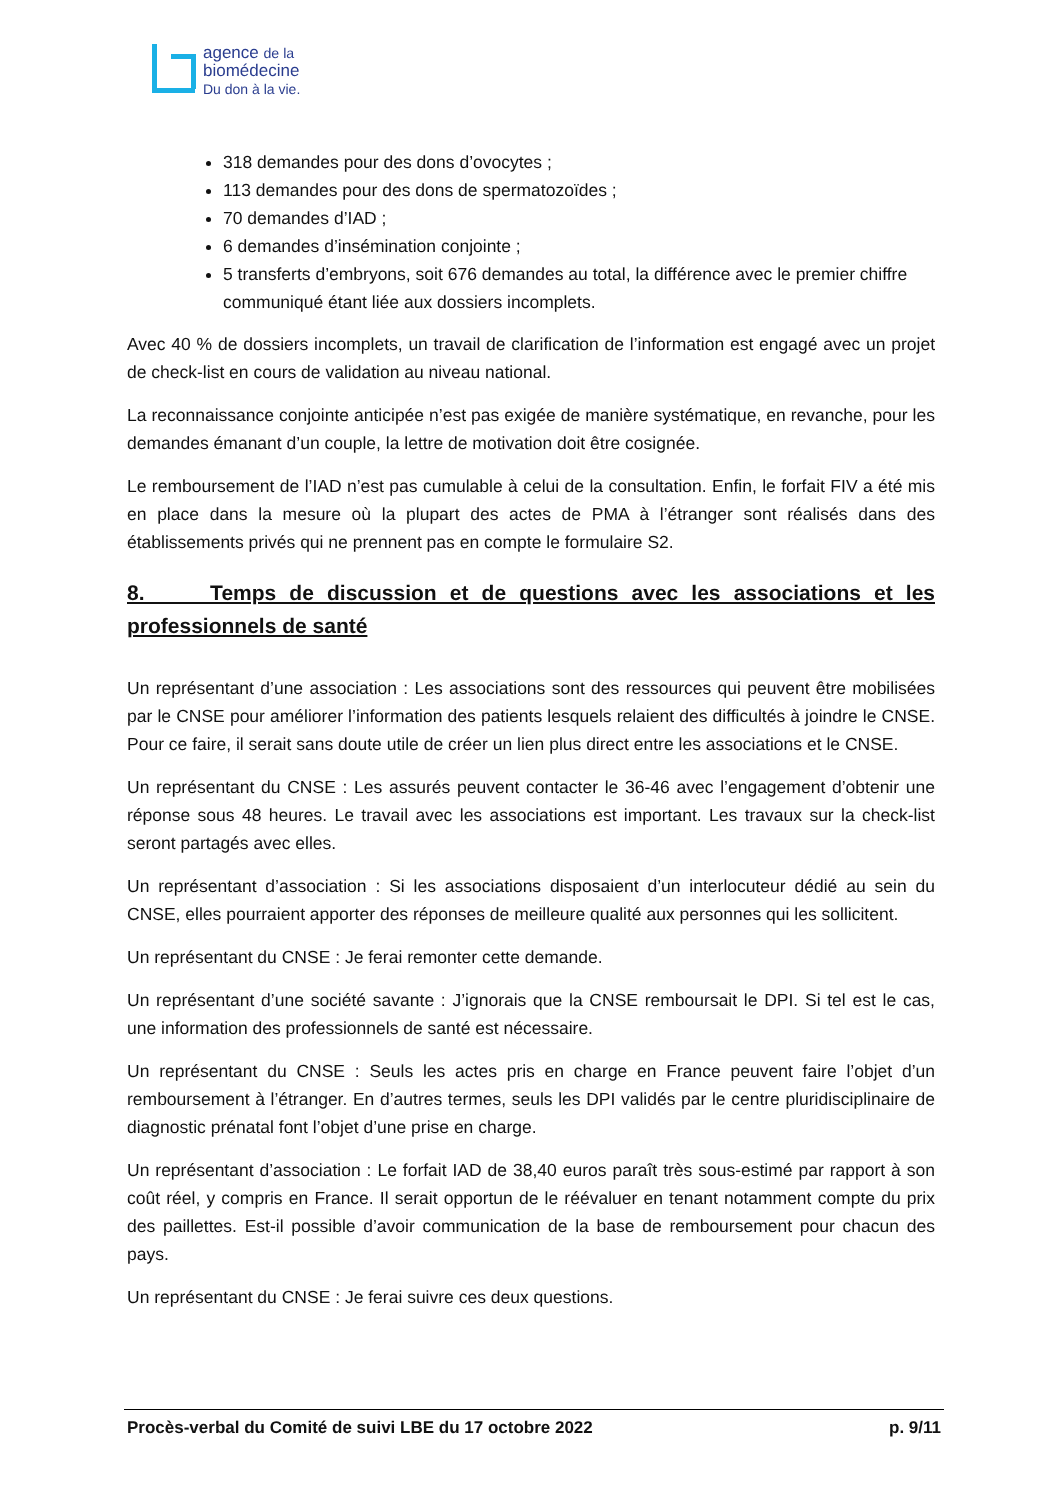agence de la
biomédecine
Du don à la vie.
318 demandes pour des dons d’ovocytes ;
113 demandes pour des dons de spermatozoïdes ;
70 demandes d’IAD ;
6 demandes d’insémination conjointe ;
5 transferts d’embryons, soit 676 demandes au total, la différence avec le premier chiffre communiqué étant liée aux dossiers incomplets.
Avec 40 % de dossiers incomplets, un travail de clarification de l’information est engagé avec un projet de check-list en cours de validation au niveau national.
La reconnaissance conjointe anticipée n’est pas exigée de manière systématique, en revanche, pour les demandes émanant d’un couple, la lettre de motivation doit être cosignée.
Le remboursement de l’IAD n’est pas cumulable à celui de la consultation. Enfin, le forfait FIV a été mis en place dans la mesure où la plupart des actes de PMA à l’étranger sont réalisés dans des établissements privés qui ne prennent pas en compte le formulaire S2.
8. Temps de discussion et de questions avec les associations et les professionnels de santé
Un représentant d’une association : Les associations sont des ressources qui peuvent être mobilisées par le CNSE pour améliorer l’information des patients lesquels relaient des difficultés à joindre le CNSE. Pour ce faire, il serait sans doute utile de créer un lien plus direct entre les associations et le CNSE.
Un représentant du CNSE : Les assurés peuvent contacter le 36-46 avec l’engagement d’obtenir une réponse sous 48 heures. Le travail avec les associations est important. Les travaux sur la check-list seront partagés avec elles.
Un représentant d’association : Si les associations disposaient d’un interlocuteur dédié au sein du CNSE, elles pourraient apporter des réponses de meilleure qualité aux personnes qui les sollicitent.
Un représentant du CNSE : Je ferai remonter cette demande.
Un représentant d’une société savante : J’ignorais que la CNSE remboursait le DPI. Si tel est le cas, une information des professionnels de santé est nécessaire.
Un représentant du CNSE : Seuls les actes pris en charge en France peuvent faire l’objet d’un remboursement à l’étranger. En d’autres termes, seuls les DPI validés par le centre pluridisciplinaire de diagnostic prénatal font l’objet d’une prise en charge.
Un représentant d’association : Le forfait IAD de 38,40 euros paraît très sous-estimé par rapport à son coût réel, y compris en France. Il serait opportun de le réévaluer en tenant notamment compte du prix des paillettes. Est-il possible d’avoir communication de la base de remboursement pour chacun des pays.
Un représentant du CNSE : Je ferai suivre ces deux questions.
Procès-verbal du Comité de suivi LBE du 17 octobre 2022 p. 9/11